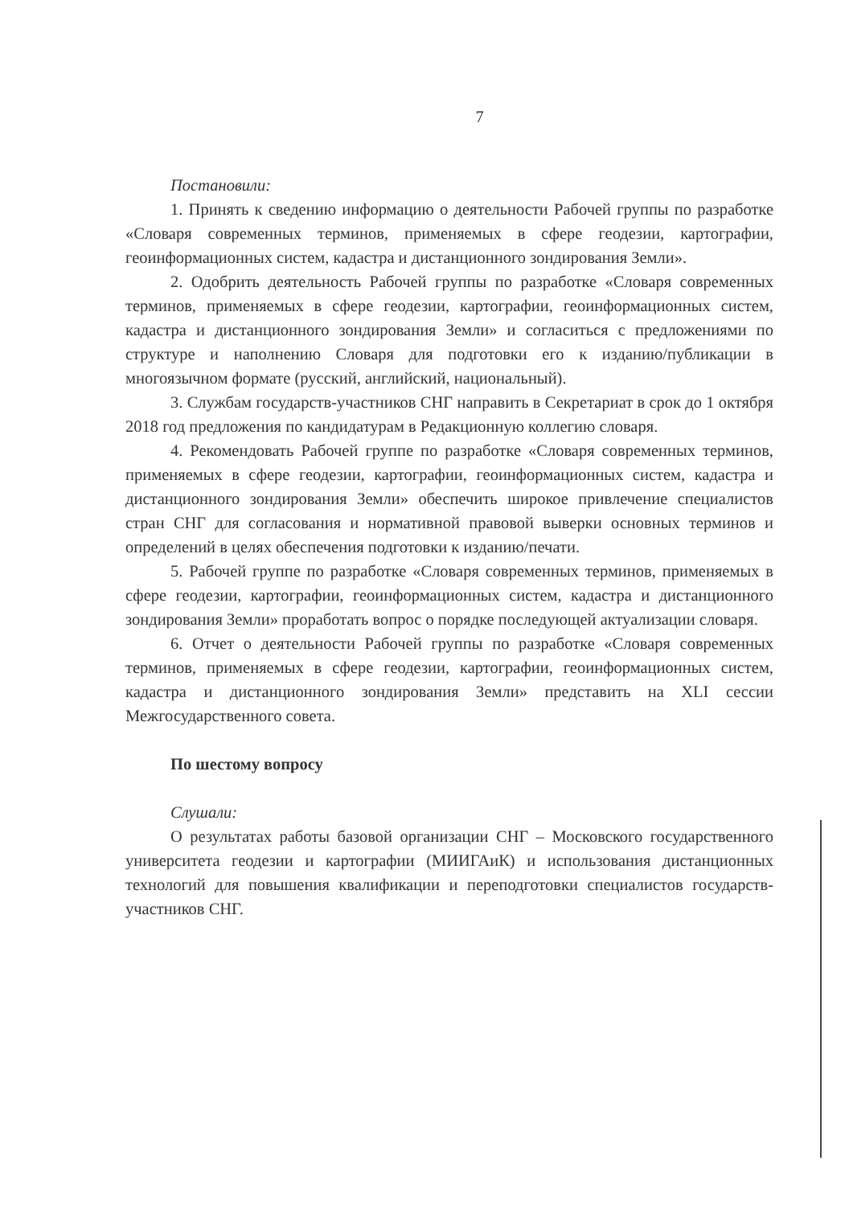7
Постановили:
1. Принять к сведению информацию о деятельности Рабочей группы по разработке «Словаря современных терминов, применяемых в сфере геодезии, картографии, геоинформационных систем, кадастра и дистанционного зондирования Земли».
2. Одобрить деятельность Рабочей группы по разработке «Словаря современных терминов, применяемых в сфере геодезии, картографии, геоинформационных систем, кадастра и дистанционного зондирования Земли» и согласиться с предложениями по структуре и наполнению Словаря для подготовки его к изданию/публикации в многоязычном формате (русский, английский, национальный).
3. Службам государств-участников СНГ направить в Секретариат в срок до 1 октября 2018 год предложения по кандидатурам в Редакционную коллегию словаря.
4. Рекомендовать Рабочей группе по разработке «Словаря современных терминов, применяемых в сфере геодезии, картографии, геоинформационных систем, кадастра и дистанционного зондирования Земли» обеспечить широкое привлечение специалистов стран СНГ для согласования и нормативной правовой выверки основных терминов и определений в целях обеспечения подготовки к изданию/печати.
5. Рабочей группе по разработке «Словаря современных терминов, применяемых в сфере геодезии, картографии, геоинформационных систем, кадастра и дистанционного зондирования Земли» проработать вопрос о порядке последующей актуализации словаря.
6. Отчет о деятельности Рабочей группы по разработке «Словаря современных терминов, применяемых в сфере геодезии, картографии, геоинформационных систем, кадастра и дистанционного зондирования Земли» представить на XLI сессии Межгосударственного совета.
По шестому вопросу
Слушали:
О результатах работы базовой организации СНГ – Московского государственного университета геодезии и картографии (МИИГАиК) и использования дистанционных технологий для повышения квалификации и переподготовки специалистов государств-участников СНГ.